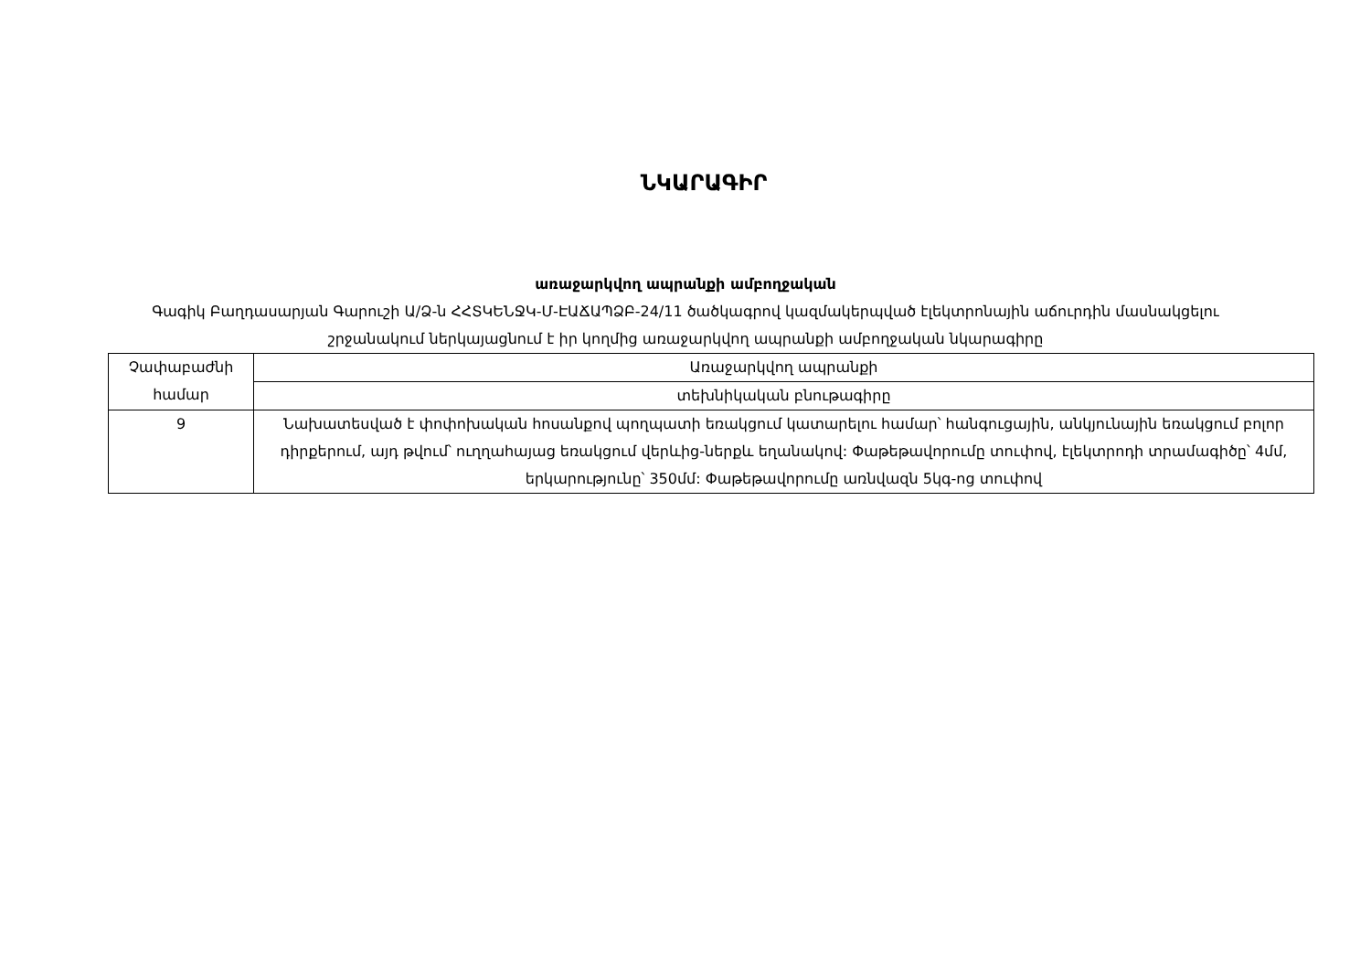ՆԿԱՐԱԳԻՐ
առաջարկվող ապրանքի ամբողջական
Գագիկ Բաղդասարյան Գարուշի Ա/Ձ-ն ՀՀՏԿԵՆՋԿ-Մ-ԷԱՃԱՊՁԲ-24/11 ծածկագրով կազմակերպված էլեկտրոնային աճուրդին մասնակցելու շրջանակում ներկայացնում է իր կողմից առաջարկվող ապրանքի ամբողջական նկարագիրը
| Չափաբաժնի համար | Առաջարկվող ապրանքի |
| | տեխնիկական բնութագիրը |
| 9 | Նախատեսված է փոփոխական հոսանքով պողպատի եռակցում կատարելու համար՝ հանգուցային, անկյունային եռակցում բոլոր դիրքերում, այդ թվում՝ ուղղահայաց եռակցում վերևից-ներքև եղանակով: Փաթեթավորումը տուփով, էլեկտրոդի տրամագիծը՝ 4մմ, երկարությունը՝ 350մմ: Փաթեթավորումը առնվազն 5կգ-ոց տուփով |